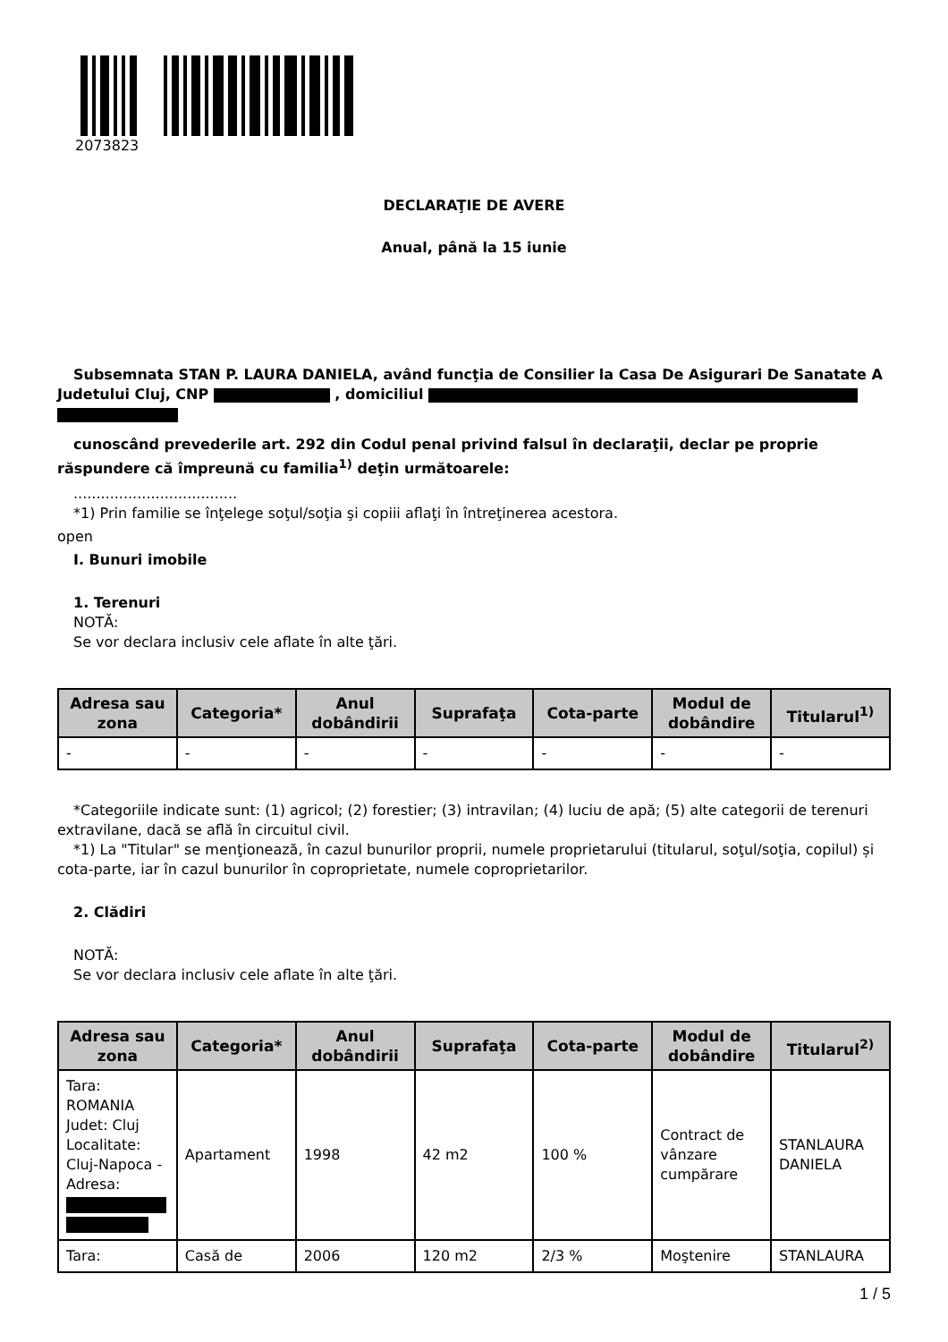2073823
DECLARAŢIE DE AVERE
Anual, până la 15 iunie
Subsemnata STAN P. LAURA DANIELA, având funcţia de Consilier la Casa De Asigurari De Sanatate A Judetului Cluj, CNP , domiciliul
cunoscând prevederile art. 292 din Codul penal privind falsul în declaraţii, declar pe proprie răspundere că împreună cu familia<sup>1)</sup> deţin următoarele:
....................................
*1) Prin familie se înţelege soţul/soţia şi copiii aflaţi în întreţinerea acestora.
open
I. Bunuri imobile
1. Terenuri
NOTĂ:
Se vor declara inclusiv cele aflate în alte ţări.
| Adresa sau zona | Categoria* | Anul dobândirii | Suprafaţa | Cota-parte | Modul de dobândire | Titularul<sup>1)</sup> |
| --- | --- | --- | --- | --- | --- | --- |
| - | - | - | - | - | - | - |
*Categoriile indicate sunt: (1) agricol; (2) forestier; (3) intravilan; (4) luciu de apă; (5) alte categorii de terenuri extravilane, dacă se află în circuitul civil.
*1) La "Titular" se menţionează, în cazul bunurilor proprii, numele proprietarului (titularul, soţul/soţia, copilul) și cota-parte, iar în cazul bunurilor în coproprietate, numele coproprietarilor.
2. Clădiri
NOTĂ:
Se vor declara inclusiv cele aflate în alte ţări.
| Adresa sau zona | Categoria* | Anul dobândirii | Suprafaţa | Cota-parte | Modul de dobândire | Titularul<sup>2)</sup> |
| --- | --- | --- | --- | --- | --- | --- |
| Tara: ROMANIA Judet: Cluj Localitate: Cluj-Napoca - Adresa: | Apartament | 1998 | 42 m2 | 100 % | Contract de vânzare cumpărare | STANLAURA DANIELA |
| Tara: | Casă de | 2006 | 120 m2 | 2/3 % | Moştenire | STANLAURA |
1 / 5